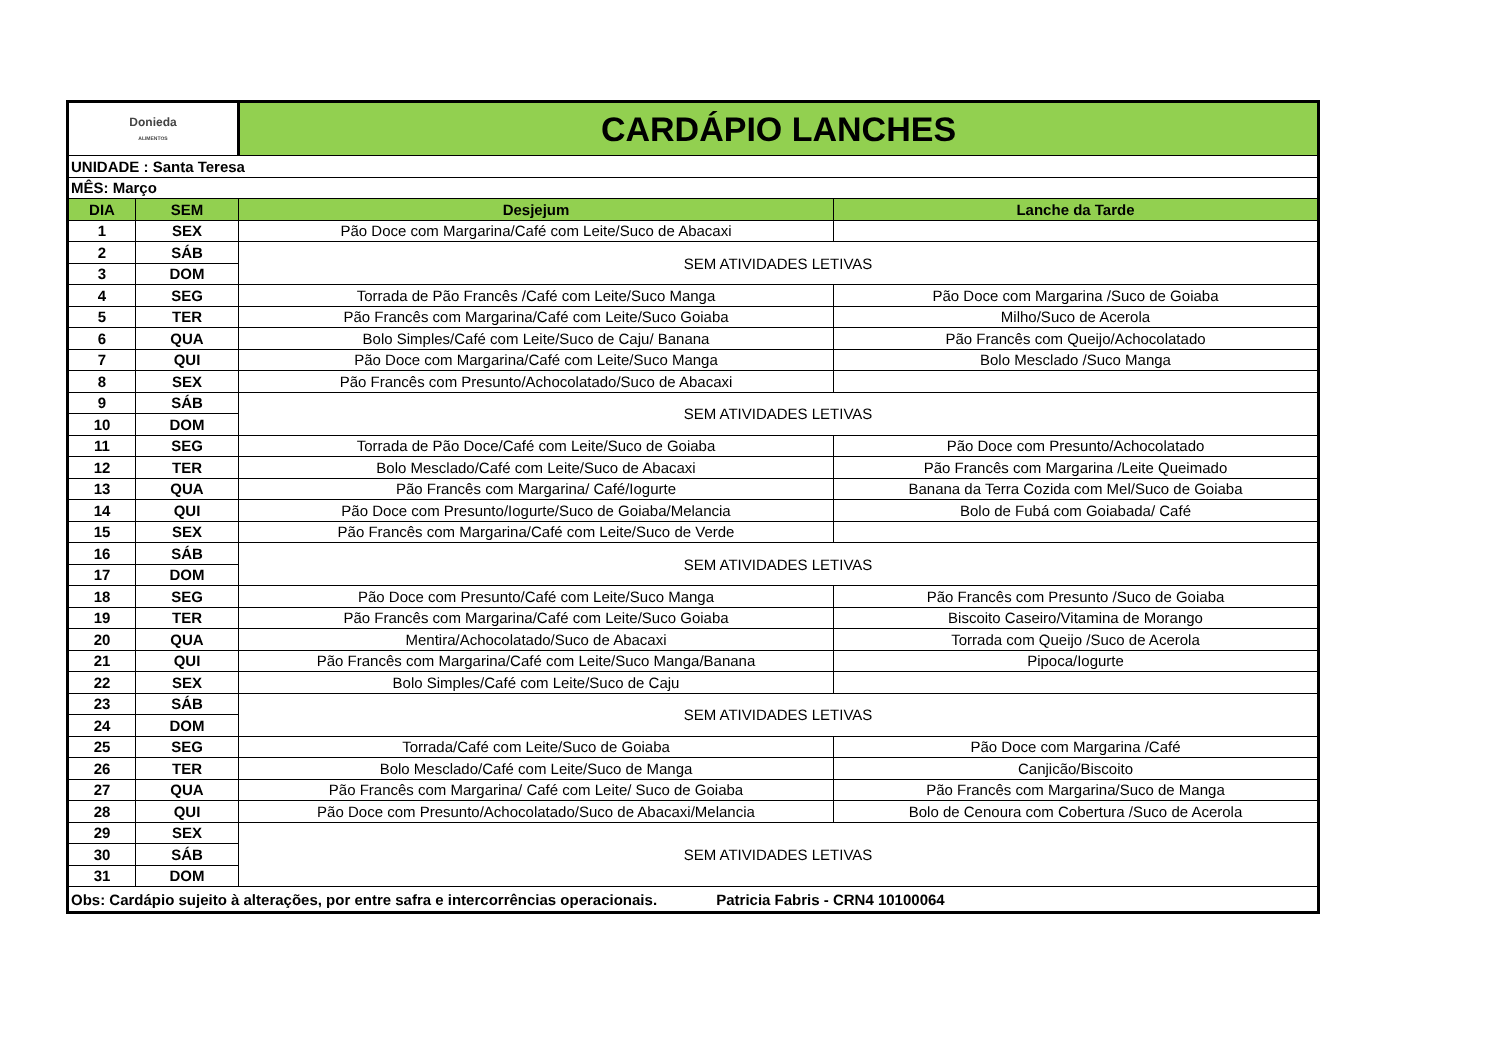| Donieda ALIMENTOS | | CARDÁPIO LANCHES | |
| UNIDADE : Santa Teresa | | | |
| MÊS: Março | | | |
| DIA | SEM | Desjejum | Lanche da Tarde |
| 1 | SEX | Pão Doce com Margarina/Café com Leite/Suco de Abacaxi | |
| 2 | SÁB | SEM ATIVIDADES LETIVAS | |
| 3 | DOM | | |
| 4 | SEG | Torrada de Pão Francês /Café com Leite/Suco Manga | Pão Doce com Margarina /Suco de Goiaba |
| 5 | TER | Pão Francês com Margarina/Café com Leite/Suco Goiaba | Milho/Suco de Acerola |
| 6 | QUA | Bolo Simples/Café com Leite/Suco de Caju/ Banana | Pão Francês com Queijo/Achocolatado |
| 7 | QUI | Pão Doce com Margarina/Café com Leite/Suco Manga | Bolo Mesclado /Suco Manga |
| 8 | SEX | Pão Francês com Presunto/Achocolatado/Suco de Abacaxi | |
| 9 | SÁB | SEM ATIVIDADES LETIVAS | |
| 10 | DOM | | |
| 11 | SEG | Torrada de Pão Doce/Café com Leite/Suco de Goiaba | Pão Doce com Presunto/Achocolatado |
| 12 | TER | Bolo Mesclado/Café com Leite/Suco de Abacaxi | Pão Francês com Margarina /Leite Queimado |
| 13 | QUA | Pão Francês com Margarina/ Café/Iogurte | Banana da Terra Cozida com Mel/Suco de Goiaba |
| 14 | QUI | Pão Doce com Presunto/Iogurte/Suco de Goiaba/Melancia | Bolo de Fubá com Goiabada/ Café |
| 15 | SEX | Pão Francês com Margarina/Café com Leite/Suco de Verde | |
| 16 | SÁB | SEM ATIVIDADES LETIVAS | |
| 17 | DOM | | |
| 18 | SEG | Pão Doce com Presunto/Café com Leite/Suco Manga | Pão Francês com Presunto /Suco de Goiaba |
| 19 | TER | Pão Francês com Margarina/Café com Leite/Suco Goiaba | Biscoito Caseiro/Vitamina de Morango |
| 20 | QUA | Mentira/Achocolatado/Suco de Abacaxi | Torrada com Queijo /Suco de Acerola |
| 21 | QUI | Pão Francês com Margarina/Café com Leite/Suco Manga/Banana | Pipoca/Iogurte |
| 22 | SEX | Bolo Simples/Café com Leite/Suco de Caju | |
| 23 | SÁB | SEM ATIVIDADES LETIVAS | |
| 24 | DOM | | |
| 25 | SEG | Torrada/Café com Leite/Suco de Goiaba | Pão Doce com Margarina /Café |
| 26 | TER | Bolo Mesclado/Café com Leite/Suco de Manga | Canjicão/Biscoito |
| 27 | QUA | Pão Francês com Margarina/ Café com Leite/ Suco de Goiaba | Pão Francês com Margarina/Suco de Manga |
| 28 | QUI | Pão Doce com Presunto/Achocolatado/Suco de Abacaxi/Melancia | Bolo de Cenoura com Cobertura /Suco de Acerola |
| 29 | SEX | SEM ATIVIDADES LETIVAS | |
| 30 | SÁB | | |
| 31 | DOM | | |
| Obs: Cardápio sujeito à alterações, por entre safra e intercorrências operacionais. Patricia Fabris - CRN4 10100064 | | | |